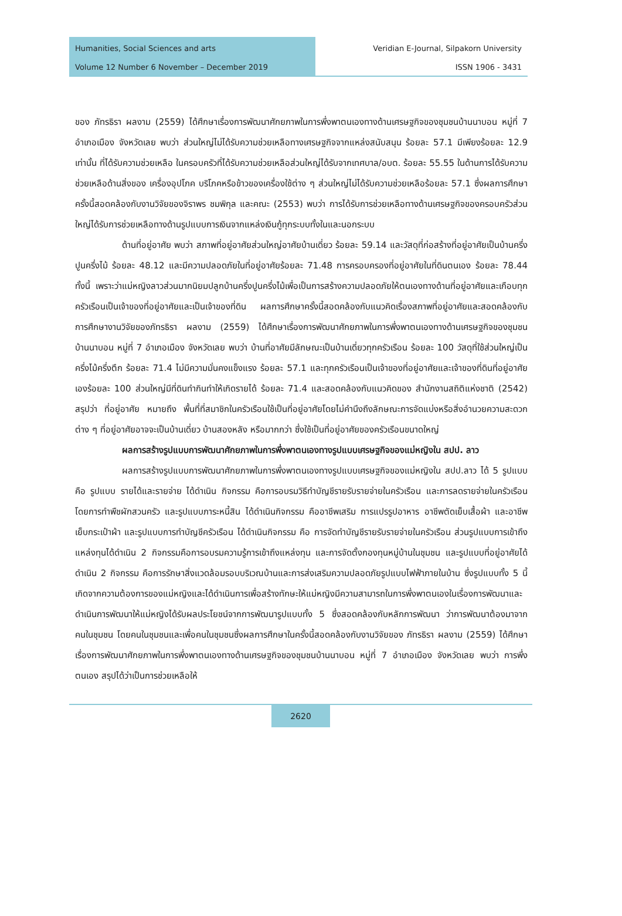Humanities, Social Sciences and arts
Volume 12 Number 6 November – December 2019
Veridian E-Journal, Silpakorn University
ISSN 1906 - 3431
ของ ภัทรธิรา ผลงาม (2559) ได้ศึกษาเรื่องการพัฒนาศักยภาพในการพึ่งพาตนเองทางด้านเศรษฐกิจของชุมชนบ้านนาบอน หมู่ที่ 7 อำเภอเมือง จังหวัดเลย พบว่า ส่วนใหญ่ไม่ได้รับความช่วยเหลือทางเศรษฐกิจจากแหล่งสนับสนุน ร้อยละ 57.1 มีเพียงร้อยละ 12.9 เท่านั้น ที่ได้รับความช่วยเหลือ ในครอบครัวที่ได้รับความช่วยเหลือส่วนใหญ่ได้รับจากเทศบาล/อบต. ร้อยละ 55.55 ในด้านการได้รับความช่วยเหลือด้านสิ่งของ เครื่องอุปโภค บริโภคหรือข้าวของเครื่องใช้ต่าง ๆ ส่วนใหญ่ไม่ได้รับความช่วยเหลือร้อยละ 57.1 ซึ่งผลการศึกษาครั้งนี้สอดคล้องกับงานวิจัยของจิราพร ชมพิกุล และคณะ (2553) พบว่า การได้รับการช่วยเหลือทางด้านเศรษฐกิจของครอบครัวส่วนใหญ่ได้รับการช่วยเหลือทางด้านรูปแบบการเงินจากแหล่งเงินกู้ทุกระบบทั้งในและนอกระบบ
ด้านที่อยู่อาศัย พบว่า สภาพที่อยู่อาศัยส่วนใหญ่อาศัยบ้านเดี่ยว ร้อยละ 59.14 และวัสดุที่ก่อสร้างที่อยู่อาศัยเป็นบ้านครึ่งปูนครึ่งไม้ ร้อยละ 48.12 และมีความปลอดภัยในที่อยู่อาศัยร้อยละ 71.48 การครอบครองที่อยู่อาศัยในที่ดินตนเอง ร้อยละ 78.44 ทั้งนี้ เพราะว่าแม่หญิงลาวส่วนมากนิยมปลูกบ้านครึ่งปูนครึ่งไม้เพื่อเป็นการสร้างความปลอดภัยให้ตนเองทางด้านที่อยู่อาศัยและเกือบทุกครัวเรือนเป็นเจ้าของที่อยู่อาศัยและเป็นเจ้าของที่ดิน ผลการศึกษาครั้งนี้สอดคล้องกับแนวคิดเรื่องสภาพที่อยู่อาศัยและสอดคล้องกับการศึกษางานวิจัยของภัทรธิรา ผลงาม (2559) ได้ศึกษาเรื่องการพัฒนาศักยภาพในการพึ่งพาตนเองทางด้านเศรษฐกิจของชุมชนบ้านนาบอน หมู่ที่ 7 อำเภอเมือง จังหวัดเลย พบว่า บ้านที่อาศัยมีลักษณะเป็นบ้านเดี่ยวทุกครัวเรือน ร้อยละ 100 วัสดุที่ใช้ส่วนใหญ่เป็นครึ่งไม้ครึ่งตึก ร้อยละ 71.4 ไม่มีความมั่นคงแข็งแรง ร้อยละ 57.1 และทุกครัวเรือนเป็นเจ้าของที่อยู่อาศัยและเจ้าของที่ดินที่อยู่อาศัยเองร้อยละ 100 ส่วนใหญ่มีที่ดินทำกินทำให้เกิดรายได้ ร้อยละ 71.4 และสอดคล้องกับแนวคิดของ สำนักงานสถิติแห่งชาติ (2542) สรุปว่า ที่อยู่อาศัย หมายถึง พื้นที่ที่สมาชิกในครัวเรือนใช้เป็นที่อยู่อาศัยโดยไม่คำนึงถึงลักษณะการจัดแบ่งหรือสิ่งอำนวยความสะดวกต่าง ๆ ที่อยู่อาศัยอาจจะเป็นบ้านเดี่ยว บ้านสองหลัง หรือมากกว่า ซึ่งใช้เป็นที่อยู่อาศัยของครัวเรือนขนาดใหญ่
ผลการสร้างรูปแบบการพัฒนาศักยภาพในการพึ่งพาตนเองทางรูปแบบเศรษฐกิจของแม่หญิงใน สปป. ลาว
ผลการสร้างรูปแบบการพัฒนาศักยภาพในการพึ่งพาตนเองทางรูปแบบเศรษฐกิจของแม่หญิงใน สปป.ลาว ได้ 5 รูปแบบคือ รูปแบบ รายได้และรายจ่าย ได้ดำเนิน กิจกรรม คือการอบรมวิธีทำบัญชีรายรับรายจ่ายในครัวเรือน และการลดรายจ่ายในครัวเรือนโดยการทำพืชผักสวนครัว และรูปแบบภาระหนี้สิน ได้ดำเนินกิจกรรม คืออาชีพเสริม การแปรรูปอาหาร อาชีพตัดเย็บเสื้อผ้า และอาชีพเย็บกระเป๋าผ้า และรูปแบบการทำบัญชีครัวเรือน ได้ดำเนินกิจกรรม คือ การจัดทำบัญชีรายรับรายจ่ายในครัวเรือน ส่วนรูปแบบการเข้าถึงแหล่งทุนได้ดำเนิน 2 กิจกรรมคือการอบรมความรู้การเข้าถึงแหล่งทุน และการจัดตั้งกองทุนหมู่บ้านในชุมชน และรูปแบบที่อยู่อาศัยได้ดำเนิน 2 กิจกรรม คือการรักษาสิ่งแวดล้อมรอบบริเวณบ้านและการส่งเสริมความปลอดภัยรูปแบบไฟฟ้าภายในบ้าน ซึ่งรูปแบบทั้ง 5 นี้เกิดจากความต้องการของแม่หญิงและได้ดำเนินการเพื่อสร้างทักษะให้แม่หญิงมีความสามารถในการพึ่งพาตนเองในเรื่องการพัฒนาและดำเนินการพัฒนาให้แม่หญิงได้รับผลประโยชน์จากการพัฒนารูปแบบทั้ง 5 ซึ่งสอดคล้องกับหลักการพัฒนา ว่าการพัฒนาต้องมาจากคนในชุมชน โดยคนในชุมชนและเพื่อคนในชุมชนซึ่งผลการศึกษาในครั้งนี้สอดคล้องกับงานวิจัยของ ภัทรธิรา ผลงาม (2559) ได้ศึกษาเรื่องการพัฒนาศักยภาพในการพึ่งพาตนเองทางด้านเศรษฐกิจของชุมชนบ้านนาบอน หมู่ที่ 7 อำเภอเมือง จังหวัดเลย พบว่า การพึ่งตนเอง สรุปได้ว่าเป็นการช่วยเหลือให้
2620